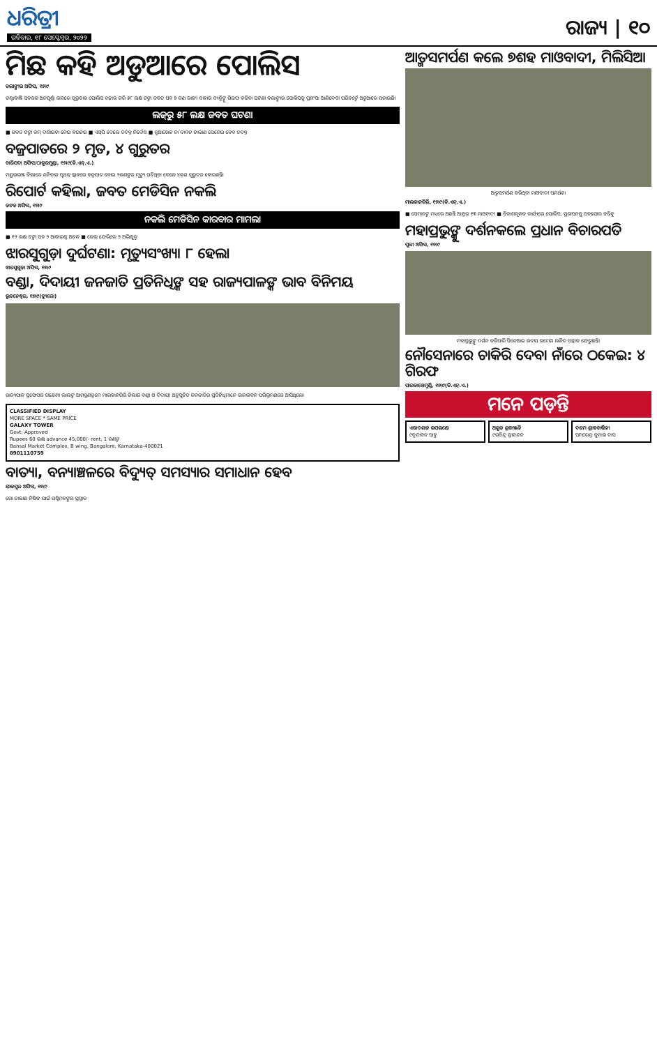ଧରିତ୍ରୀ
ରବିବାର, ୧୮ ସେପ୍ଟେମ୍ବର, ୨୦୨୨
ରାଜ୍ୟ | ୧୦
ମିଛ କହି ଅଡୁଆରେ ପୋଲିସ
ବଲାଙ୍ଗୀର ଅଫିସ, ୧୭।୯
କଣ୍ଟାବାଞ୍ଜି ସହରର ଅନପୂର୍ଣ୍ଣା ଲଜରେ ଗୁରୁବାର ପୋଲିସ ଚଢ଼ାଉ କରି ୫୮ ଲକ୍ଷ ଟଙ୍କା ଜବତ ସହ ୭ ଜଣ ରାଜ୍ୟ ବାହାର ବ୍ୟକ୍ତିଙ୍କୁ ଗିରଫ କରିବା ଘଟଣା ବଲାଙ୍ଗୀର ପୋଲିସକୁ ପ୍ରଶଂସା ଆଣିଦେବା ପରିବର୍ତ୍ତେ ଅଡୁଆରେ ପକାଇଛି।
ଲଜ୍‌ରୁ ୫୮ ଲକ୍ଷ ଜବତ ଘଟଣା
■ ଜବତ ଟଙ୍କା କମ୍ ଦର୍ଶାଇବା ନେଇ ହଇଚଇ ■ ଏସ୍‌ପି ଦେଲେ ତଦନ୍ତ ନିର୍ଦ୍ଦେଶ ■ ଜୁଆଖେଳ ନା ଦାଦନ ଚାଲାଣ ସେନେଇ ହେବ ତଦନ୍ତ
ବଜ୍ରପାତରେ ୨ ମୃତ, ୪ ଗୁରୁତର
ବାରିପଦା ଅଫିସ/ଠାକୁରମୁଣ୍ଡା, ୧୭।୯(ଡି.ଏନ୍.ଏ.)
ମୟୂରଭଞ୍ଜ ଜିଲାରେ ଶନିବାର ପୃଥକ୍ ସ୍ଥାନରେ ବଜ୍ରପାତ ହୋଇ ୨ଜଣଙ୍କର ମୃତ୍ୟୁ ଘଟିଥିବା ବେଳେ ୪ଜଣ ଗୁରୁତର ହୋଇଛନ୍ତି।
ରିପୋର୍ଟ କହିଲା, ଜବତ ମେଡିସିନ ନକଲି
କଟକ ଅଫିସ, ୧୭।୯
ନକଲି ମେଡିସିନ କାରବାର ମାମଲା
■ ୧୨ ଲକ୍ଷ ଟଙ୍କା ସହ ୨ ଆକାଉଣ୍ଟ ଅଚଳ ■ ଜେଲ୍ ଫେରିଲେ ୨ ଅଭିଯୁକ୍ତ
ଝାରସୁଗୁଡ଼ା ଦୁର୍ଘଟଣା: ମୃତ୍ୟୁସଂଖ୍ୟା ୮ ହେଲା
ଝାରସୁଗୁଡ଼ା ଅଫିସ, ୧୭।୯
ବଣ୍ଡା, ଦିଦାୟୀ ଜନଜାତି ପ୍ରତିନିଧିଙ୍କ ସହ ରାଜ୍ୟପାଳଙ୍କ ଭାବ ବିନିମୟ
ଭୁବନେଶ୍ୱର, ୧୭।୯(ବ୍ୟୁରୋ)
ରାଜ୍ୟପାଳ ପ୍ରଫେସର ଗଣେଶୀ ଲାଲଙ୍କ ଆମନ୍ତ୍ରଣକ୍ରମେ ମାଲକାନଗିରି ଜିଲାର ବଣ୍ଡା ଓ ଦିଦାୟୀ ଅନୁସୂଚିତ ଜନଜାତିର ପ୍ରତିନିଧିମାନେ ରାଜଭବନ ପରିଭ୍ରମଣରେ ଆସିଥିଲେ।
CLASSIFIED DISPLAY
MORE SPACE * SAME PRICE
GALAXY TOWER
Govt. Approved
Rupees 60 ଲକ୍ଷ advance 45,000/- rent, 1 ଜଣଙ୍କ
Bansal Market Complex, B wing, Bangalore, Karnataka-400021
8901110759
ବାତ୍ୟା, ବନ୍ୟାଞ୍ଚଳରେ ବିଦ୍ୟୁତ୍ ସମସ୍ୟାର ସମାଧାନ ହେବ
ଯାଜପୁର ଅଫିସ, ୧୭।୯
ଗୋ ଚାଲାଣ ନିଷିଦ୍ଧ ପାଇଁ ପଶ୍ଚିମବଙ୍ଗର ପ୍ରସ୍ତାବ
ଆତ୍ମସମର୍ପଣ କଲେ ୭ଶହ ମାଓବାଦୀ, ମିଲିସିଆ
ଆତ୍ମସମର୍ପଣ କରିଥିବା ମାଓବାଦୀ ସମର୍ଥକ।
ମାଲକାନଗିରି, ୧୭।୯(ଡି.ଏନ୍.ଏ.)
■ ସେମାନଙ୍କ ମଧ୍ୟରେ ଅଛନ୍ତି ଆନ୍ଧ୍ରର ୧୩ ମାଓବାଦୀ ■ ବିକାଶମୂଳକ କାର୍ଯ୍ୟରେ ପୋଲିସ, ପ୍ରଶାସନକୁ ସହଯୋଗ କରିବୁ
ମହାପ୍ରଭୁଙ୍କୁ ଦର୍ଶନକଲେ ପ୍ରଧାନ ବିଚାରପତି
ପୁରୀ ଅଫିସ, ୧୭।୯
ମହାପ୍ରଭୁଙ୍କୁ ଦର୍ଶନ କରିସାରି ସିଜେଆଇ ଉଦୟ ଉମେଶ ଲଳିତ ସସ୍ତ୍ରୀକ ଫେରୁଛନ୍ତି।
ନୌସେନାରେ ଚାକିରି ଦେବା ନାଁରେ ଠକେଇ: ୪ ଗିରଫ
ପାରଳାଖେମୁଣ୍ଡି, ୧୭।୯(ଡି.ଏନ୍.ଏ.)
ମନେ ପଡ଼ନ୍ତି
ଏକାଦଶାହ ଉପଲକ୍ଷେ
୯ବୃନ୍ଦାବନ ସାହୁ
ଅଶ୍ରୁଳ ଶ୍ରଦ୍ଧାଞ୍ଜଳି
୯ରବିନ୍ଦ୍ର ଶ୍ରୀଚନ୍ଦନ
ଦଶମ ଶ୍ରାଦ୍ଧବାର୍ଷିକୀ
ସମରେନ୍ଦ୍ର କୁମାର ଦାସ